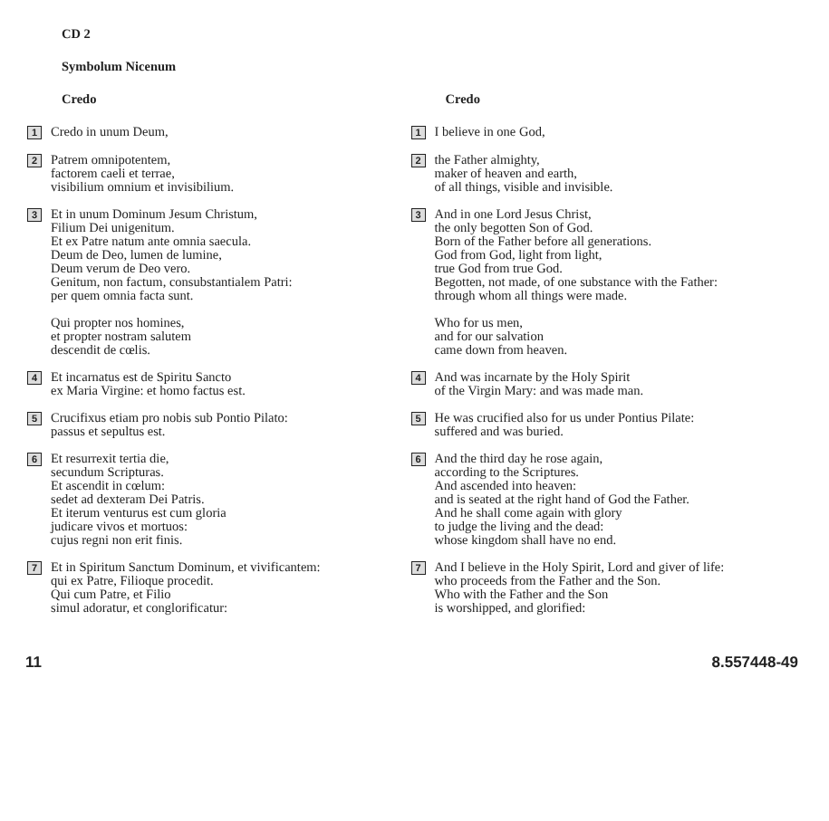CD 2
Symbolum Nicenum
Credo
1
Credo in unum Deum,
2
Patrem omnipotentem,
factorem caeli et terrae,
visibilium omnium et invisibilium.
3
Et in unum Dominum Jesum Christum,
Filium Dei unigenitum.
Et ex Patre natum ante omnia saecula.
Deum de Deo, lumen de lumine,
Deum verum de Deo vero.
Genitum, non factum, consubstantialem Patri:
per quem omnia facta sunt.
Qui propter nos homines,
et propter nostram salutem
descendit de cœlis.
4
Et incarnatus est de Spiritu Sancto
ex Maria Virgine: et homo factus est.
5
Crucifixus etiam pro nobis sub Pontio Pilato:
passus et sepultus est.
6
Et resurrexit tertia die,
secundum Scripturas.
Et ascendit in cœlum:
sedet ad dexteram Dei Patris.
Et iterum venturus est cum gloria
judicare vivos et mortuos:
cujus regni non erit finis.
7
Et in Spiritum Sanctum Dominum, et vivificantem:
qui ex Patre, Filioque procedit.
Qui cum Patre, et Filio
simul adoratur, et conglorificatur:
Credo
1
I believe in one God,
2
the Father almighty,
maker of heaven and earth,
of all things, visible and invisible.
3
And in one Lord Jesus Christ,
the only begotten Son of God.
Born of the Father before all generations.
God from God, light from light,
true God from true God.
Begotten, not made, of one substance with the Father:
through whom all things were made.
Who for us men,
and for our salvation
came down from heaven.
4
And was incarnate by the Holy Spirit
of the Virgin Mary: and was made man.
5
He was crucified also for us under Pontius Pilate:
suffered and was buried.
6
And the third day he rose again,
according to the Scriptures.
And ascended into heaven:
and is seated at the right hand of God the Father.
And he shall come again with glory
to judge the living and the dead:
whose kingdom shall have no end.
7
And I believe in the Holy Spirit, Lord and giver of life:
who proceeds from the Father and the Son.
Who with the Father and the Son
is worshipped, and glorified:
11 8.557448-49